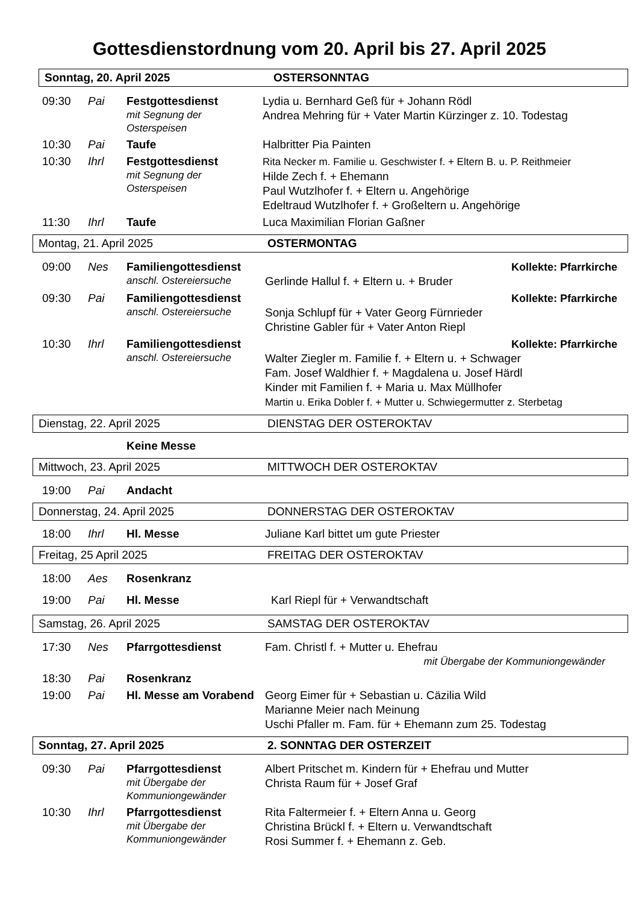Gottesdienstordnung vom 20. April bis 27. April 2025
Sonntag, 20. April 2025 OSTERSONNTAG
| 09:30 | Pai | Festgottesdienst mit Segnung der Osterspeisen | Lydia u. Bernhard Geß für + Johann Rödl Andrea Mehring für + Vater Martin Kürzinger z. 10. Todestag |
| 10:30 | Pai | Taufe | Halbritter Pia Painten |
| 10:30 | Ihrl | Festgottesdienst mit Segnung der Osterspeisen | Rita Necker m. Familie u. Geschwister f. + Eltern B. u. P. Reithmeier Hilde Zech f. + Ehemann Paul Wutzlhofer f. + Eltern u. Angehörige Edeltraud Wutzlhofer f. + Großeltern u. Angehörige |
| 11:30 | Ihrl | Taufe | Luca Maximilian Florian Gaßner |
Montag, 21. April 2025 OSTERMONTAG
| 09:00 | Nes | Familiengottesdienst anschl. Ostereiersuche | Kollekte: Pfarrkirche Gerlinde Hallul f. + Eltern u. + Bruder |
| 09:30 | Pai | Familiengottesdienst anschl. Ostereiersuche | Kollekte: Pfarrkirche Sonja Schlupf für + Vater Georg Fürnrieder Christine Gabler für + Vater Anton Riepl |
| 10:30 | Ihrl | Familiengottesdienst anschl. Ostereiersuche | Kollekte: Pfarrkirche Walter Ziegler m. Familie f. + Eltern u. + Schwager Fam. Josef Waldhier f. + Magdalena u. Josef Härdl Kinder mit Familien f. + Maria u. Max Müllhofer Martin u. Erika Dobler f. + Mutter u. Schwiegermutter z. Sterbetag |
Dienstag, 22. April 2025 DIENSTAG DER OSTEROKTAV
| | | Keine Messe |
Mittwoch, 23. April 2025 MITTWOCH DER OSTEROKTAV
| 19:00 | Pai | Andacht |
Donnerstag, 24. April 2025 DONNERSTAG DER OSTEROKTAV
| 18:00 | Ihrl | Hl. Messe | Juliane Karl bittet um gute Priester |
Freitag, 25 April 2025 FREITAG DER OSTEROKTAV
| 18:00 | Aes | Rosenkranz | |
| 19:00 | Pai | Hl. Messe | Karl Riepl für + Verwandtschaft |
Samstag, 26. April 2025 SAMSTAG DER OSTEROKTAV
| 17:30 | Nes | Pfarrgottesdienst | Fam. Christl f. + Mutter u. Ehefrau mit Übergabe der Kommuniongewänder |
| 18:30 | Pai | Rosenkranz | |
| 19:00 | Pai | Hl. Messe am Vorabend | Georg Eimer für + Sebastian u. Cäzilia Wild Marianne Meier nach Meinung Uschi Pfaller m. Fam. für + Ehemann zum 25. Todestag |
Sonntag, 27. April 2025 2. SONNTAG DER OSTERZEIT
| 09:30 | Pai | Pfarrgottesdienst mit Übergabe der Kommuniongewänder | Albert Pritschet m. Kindern für + Ehefrau und Mutter Christa Raum für + Josef Graf |
| 10:30 | Ihrl | Pfarrgottesdienst mit Übergabe der Kommuniongewänder | Rita Faltermeier f. + Eltern Anna u. Georg Christina Brückl f. + Eltern u. Verwandtschaft Rosi Summer f. + Ehemann z. Geb. |